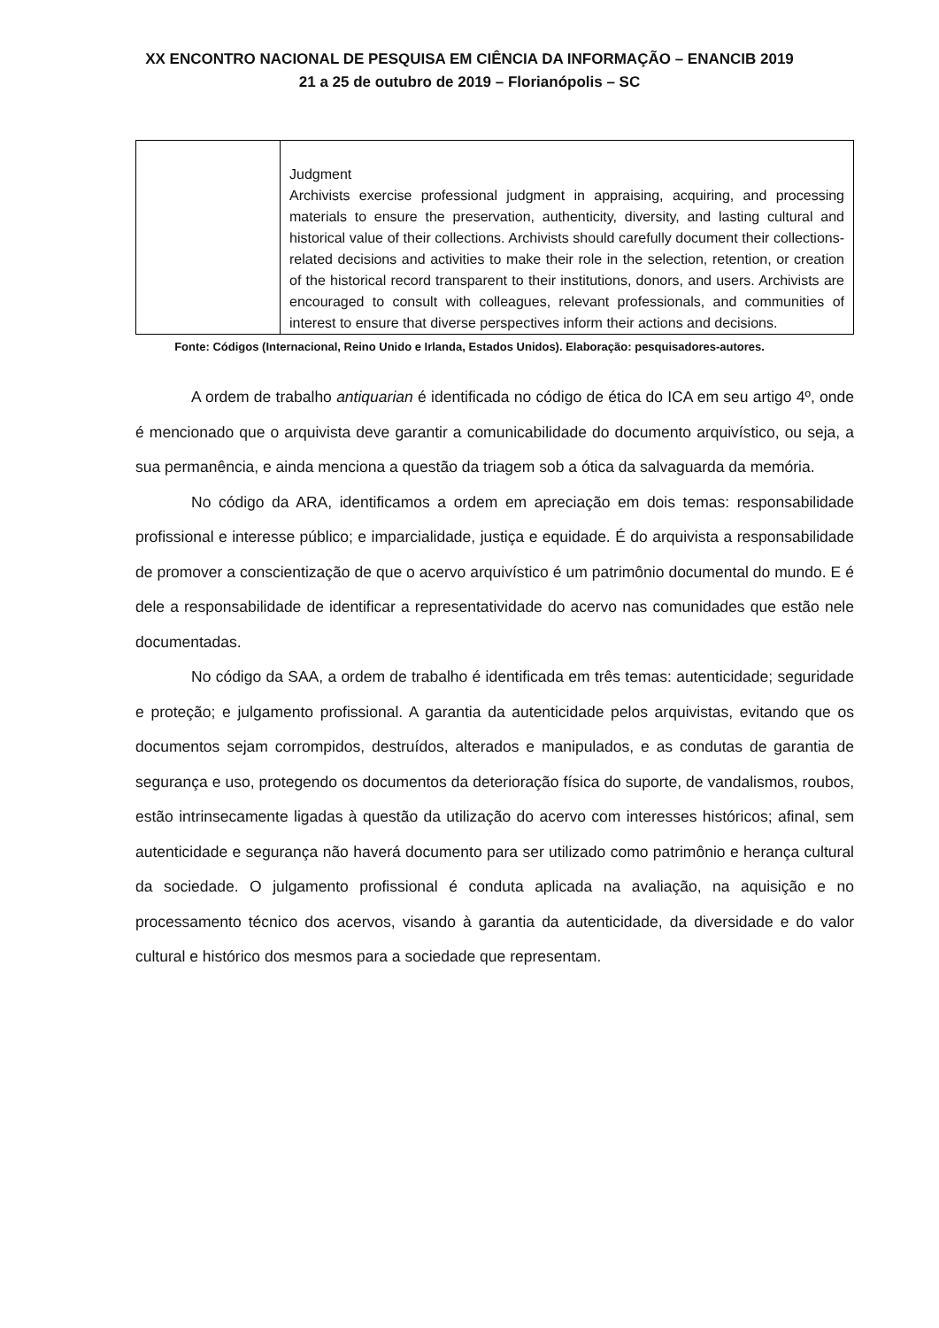XX ENCONTRO NACIONAL DE PESQUISA EM CIÊNCIA DA INFORMAÇÃO – ENANCIB 2019
21 a 25 de outubro de 2019 – Florianópolis – SC
| | Judgment Archivists exercise professional judgment in appraising, acquiring, and processing materials to ensure the preservation, authenticity, diversity, and lasting cultural and historical value of their collections. Archivists should carefully document their collections-related decisions and activities to make their role in the selection, retention, or creation of the historical record transparent to their institutions, donors, and users. Archivists are encouraged to consult with colleagues, relevant professionals, and communities of interest to ensure that diverse perspectives inform their actions and decisions. |
Fonte: Códigos (Internacional, Reino Unido e Irlanda, Estados Unidos). Elaboração: pesquisadores-autores.
A ordem de trabalho antiquarian é identificada no código de ética do ICA em seu artigo 4º, onde é mencionado que o arquivista deve garantir a comunicabilidade do documento arquivístico, ou seja, a sua permanência, e ainda menciona a questão da triagem sob a ótica da salvaguarda da memória.
No código da ARA, identificamos a ordem em apreciação em dois temas: responsabilidade profissional e interesse público; e imparcialidade, justiça e equidade. É do arquivista a responsabilidade de promover a conscientização de que o acervo arquivístico é um patrimônio documental do mundo. E é dele a responsabilidade de identificar a representatividade do acervo nas comunidades que estão nele documentadas.
No código da SAA, a ordem de trabalho é identificada em três temas: autenticidade; seguridade e proteção; e julgamento profissional. A garantia da autenticidade pelos arquivistas, evitando que os documentos sejam corrompidos, destruídos, alterados e manipulados, e as condutas de garantia de segurança e uso, protegendo os documentos da deterioração física do suporte, de vandalismos, roubos, estão intrinsecamente ligadas à questão da utilização do acervo com interesses históricos; afinal, sem autenticidade e segurança não haverá documento para ser utilizado como patrimônio e herança cultural da sociedade. O julgamento profissional é conduta aplicada na avaliação, na aquisição e no processamento técnico dos acervos, visando à garantia da autenticidade, da diversidade e do valor cultural e histórico dos mesmos para a sociedade que representam.